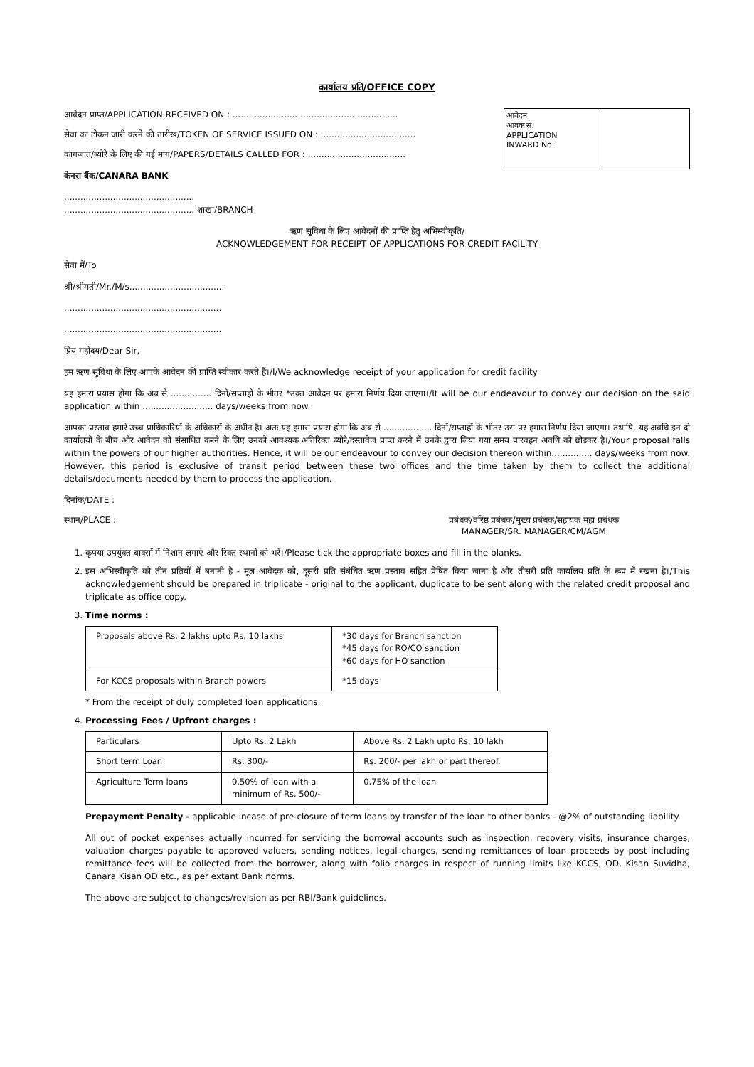कार्यालय प्रति/OFFICE COPY
आवेदन प्राप्त/APPLICATION RECEIVED ON : .............................................................
सेवा का टोकन जारी करने की तारीख/TOKEN OF SERVICE ISSUED ON : ...................................
कागजात/ब्योरे के लिए की गई मांग/PAPERS/DETAILS CALLED FOR : ....................................
आवेदन
आवक सं.
APPLICATION
INWARD No.
केनरा बैंक/CANARA BANK
................................................
................................................ शाखा/BRANCH
ऋण सुविधा के लिए आवेदनों की प्राप्ति हेतु अभिस्वीकृति/
ACKNOWLEDGEMENT FOR RECEIPT OF APPLICATIONS FOR CREDIT FACILITY
सेवा में/To
श्री/श्रीमती/Mr./M/s...................................
..........................................................
..........................................................
प्रिय महोदय/Dear Sir,
हम ऋण सुविधा के लिए आपके आवेदन की प्राप्ति स्वीकार करते हैं।/I/We acknowledge receipt of your application for credit facility
यह हमारा प्रयास होगा कि अब से ............... दिनों/सप्ताहों के भीतर *उक्त आवेदन पर हमारा निर्णय दिया जाएगा।/It will be our endeavour to convey our decision on the said application within .......................... days/weeks from now.
आपका प्रस्ताव हमारे उच्च प्राधिकारियों के अधिकारों के अधीन है। अतः यह हमारा प्रयास होगा कि अब से .................. दिनों/सप्ताहों के भीतर उस पर हमारा निर्णय दिया जाएगा। तथापि, यह अवधि इन दो कार्यालयों के बीच और आवेदन को संसाधित करने के लिए उनको आवश्यक अतिरिक्त ब्योरे/दस्तावेज प्राप्त करने में उनके द्वारा लिया गया समय पारवहन अवधि को छोडकर है।/Your proposal falls within the powers of our higher authorities. Hence, it will be our endeavour to convey our decision thereon within............... days/weeks from now. However, this period is exclusive of transit period between these two offices and the time taken by them to collect the additional details/documents needed by them to process the application.
दिनांक/DATE :
स्थान/PLACE : प्रबंधक/वरिष्ठ प्रबंधक/मुख्य प्रबंधक/सहायक महा प्रबंधक
MANAGER/SR. MANAGER/CM/AGM
1. कृपया उपर्युक्त बाक्सों में निशान लगाएं और रिक्त स्थानों को भरें।/Please tick the appropriate boxes and fill in the blanks.
2. इस अभिस्वीकृति को तीन प्रतियों में बनानी है - मूल आवेदक को, दूसरी प्रति संबंधित ऋण प्रस्ताव सहित प्रेषित किया जाना है और तीसरी प्रति कार्यालय प्रति के रूप में रखना है।/This acknowledgement should be prepared in triplicate - original to the applicant, duplicate to be sent along with the related credit proposal and triplicate as office copy.
3. Time norms :
| Proposals above Rs. 2 lakhs upto Rs. 10 lakhs | *30 days for Branch sanction *45 days for RO/CO sanction *60 days for HO sanction |
| For KCCS proposals within Branch powers | *15 days |
* From the receipt of duly completed loan applications.
4. Processing Fees / Upfront charges :
| Particulars | Upto Rs. 2 Lakh | Above Rs. 2 Lakh upto Rs. 10 lakh |
| Short term Loan | Rs. 300/- | Rs. 200/- per lakh or part thereof. |
| Agriculture Term loans | 0.50% of loan with a minimum of Rs. 500/- | 0.75% of the loan |
Prepayment Penalty - applicable incase of pre-closure of term loans by transfer of the loan to other banks - @2% of outstanding liability.
All out of pocket expenses actually incurred for servicing the borrowal accounts such as inspection, recovery visits, insurance charges, valuation charges payable to approved valuers, sending notices, legal charges, sending remittances of loan proceeds by post including remittance fees will be collected from the borrower, along with folio charges in respect of running limits like KCCS, OD, Kisan Suvidha, Canara Kisan OD etc., as per extant Bank norms.
The above are subject to changes/revision as per RBI/Bank guidelines.